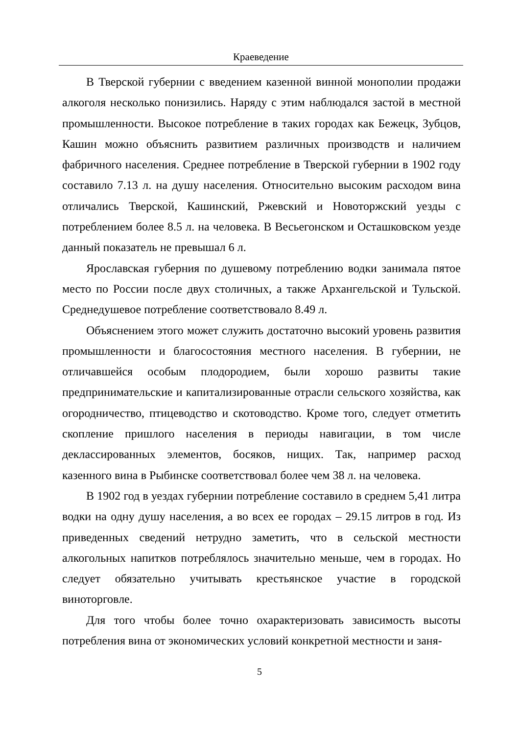Краеведение
В Тверской губернии с введением казенной винной монополии продажи алкоголя несколько понизились. Наряду с этим наблюдался застой в местной промышленности. Высокое потребление в таких городах как Бежецк, Зубцов, Кашин можно объяснить развитием различных производств и наличием фабричного населения. Среднее потребление в Тверской губернии в 1902 году составило 7.13 л. на душу населения. Относительно высоким расходом вина отличались Тверской, Кашинский, Ржевский и Новоторжский уезды с потреблением более 8.5 л. на человека. В Весьегонском и Осташковском уезде данный показатель не превышал 6 л.
Ярославская губерния по душевому потреблению водки занимала пятое место по России после двух столичных, а также Архангельской и Тульской. Среднедушевое потребление соответствовало 8.49 л.
Объяснением этого может служить достаточно высокий уровень развития промышленности и благосостояния местного населения. В губернии, не отличавшейся особым плодородием, были хорошо развиты такие предпринимательские и капитализированные отрасли сельского хозяйства, как огородничество, птицеводство и скотоводство. Кроме того, следует отметить скопление пришлого населения в периоды навигации, в том числе деклассированных элементов, босяков, нищих. Так, например расход казенного вина в Рыбинске соответствовал более чем 38 л. на человека.
В 1902 год в уездах губернии потребление составило в среднем 5,41 литра водки на одну душу населения, а во всех ее городах – 29.15 литров в год. Из приведенных сведений нетрудно заметить, что в сельской местности алкогольных напитков потреблялось значительно меньше, чем в городах. Но следует обязательно учитывать крестьянское участие в городской виноторговле.
Для того чтобы более точно охарактеризовать зависимость высоты потребления вина от экономических условий конкретной местности и заня-
5